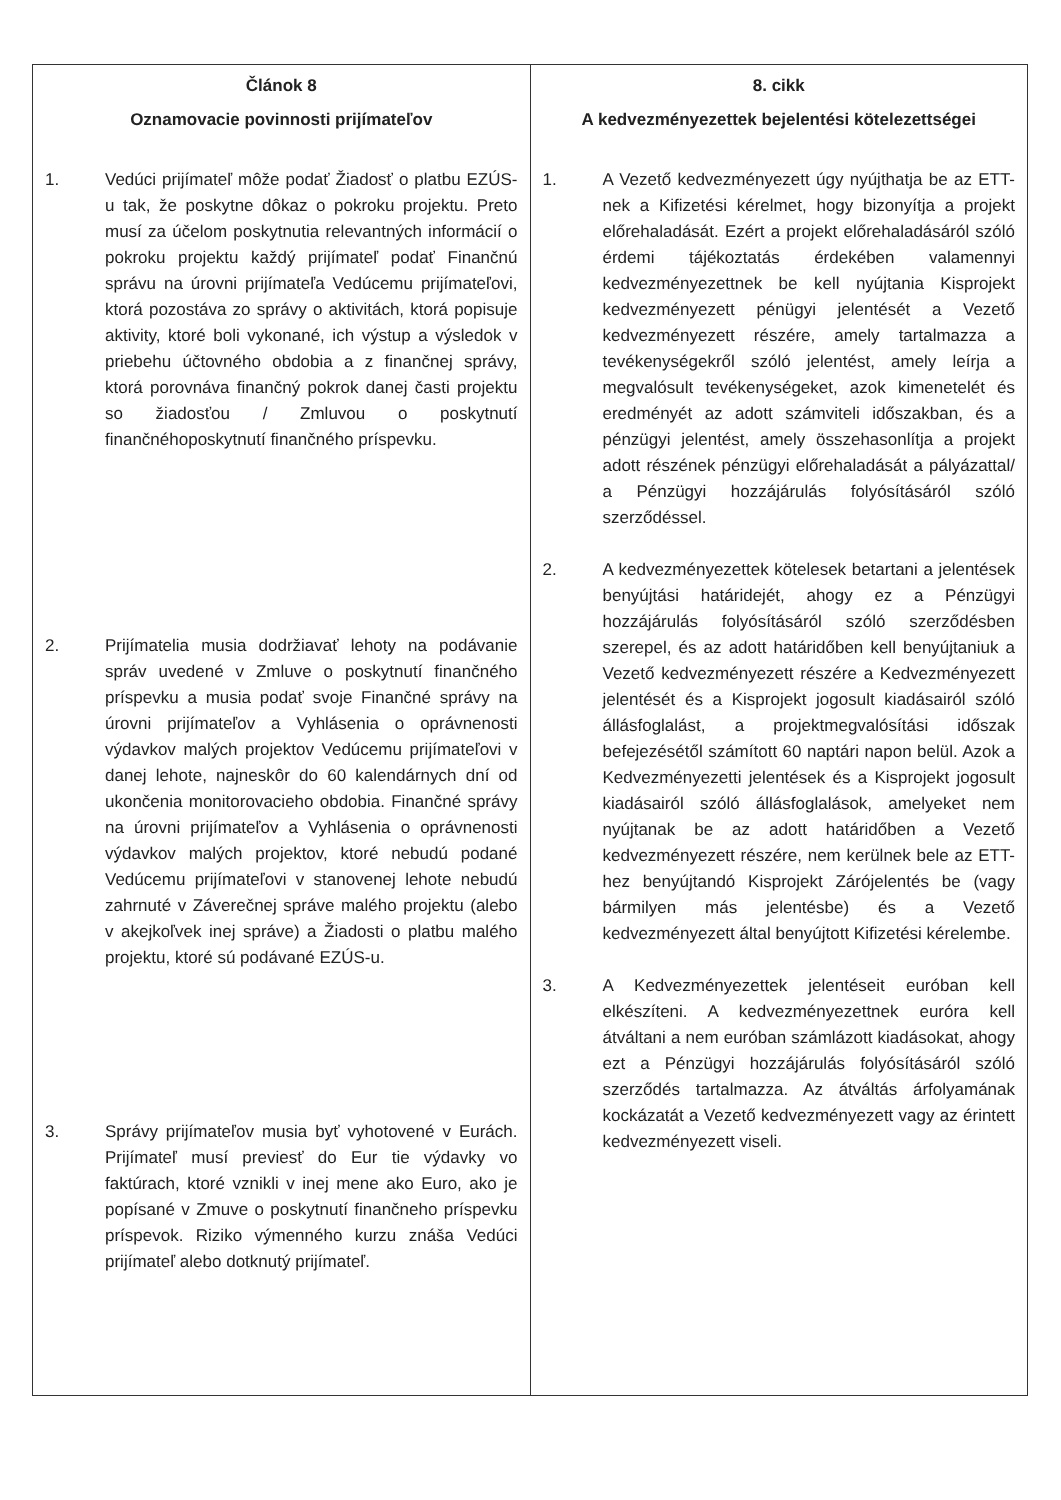| Článok 8 Oznamovacie povinnosti prijímateľov 1. Vedúci prijímateľ môže podať Žiadosť o platbu EZÚS-u tak, že poskytne dôkaz o pokroku projektu. Preto musí za účelom poskytnutia relevantných informácií o pokroku projektu každý prijímateľ podať Finančnú správu na úrovni prijímateľa Vedúcemu prijímateľovi, ktorá pozostáva zo správy o aktivitách, ktorá popisuje aktivity, ktoré boli vykonané, ich výstup a výsledok v priebehu účtovného obdobia a z finančnej správy, ktorá porovnáva finančný pokrok danej časti projektu so žiadosťou / Zmluvou o poskytnutí finančnéhoposkytnutí finančného príspevku. 2. Prijímatelia musia dodržiavať lehoty na podávanie správ uvedené v Zmluve o poskytnutí finančného príspevku a musia podať svoje Finančné správy na úrovni prijímateľov a Vyhlásenia o oprávnenosti výdavkov malých projektov Vedúcemu prijímateľovi v danej lehote, najneskôr do 60 kalendárnych dní od ukončenia monitorovacieho obdobia. Finančné správy na úrovni prijímateľov a Vyhlásenia o oprávnenosti výdavkov malých projektov, ktoré nebudú podané Vedúcemu prijímateľovi v stanovenej lehote nebudú zahrnuté v Záverečnej správe malého projektu (alebo v akejkoľvek inej správe) a Žiadosti o platbu malého projektu, ktoré sú podávané EZÚS-u. 3. Správy prijímateľov musia byť vyhotovené v Eurách. Prijímateľ musí previesť do Eur tie výdavky vo faktúrach, ktoré vznikli v inej mene ako Euro, ako je popísané v Zmuve o poskytnutí finančneho príspevku príspevok. Riziko výmenného kurzu znáša Vedúci prijímateľ alebo dotknutý prijímateľ. | 8. cikk A kedvezményezettek bejelentési kötelezettségei 1. A Vezető kedvezményezett úgy nyújthatja be az ETT-nek a Kifizetési kérelmet, hogy bizonyítja a projekt előrehaladását. Ezért a projekt előrehaladásáról szóló érdemi tájékoztatás érdekében valamennyi kedvezményezettnek be kell nyújtania Kisprojekt kedvezményezett pénügyi jelentését a Vezető kedvezményezett részére, amely tartalmazza a tevékenységekről szóló jelentést, amely leírja a megvalósult tevékenységeket, azok kimenetelét és eredményét az adott számviteli időszakban, és a pénzügyi jelentést, amely összehasonlítja a projekt adott részének pénzügyi előrehaladását a pályázattal/ a Pénzügyi hozzájárulás folyósításáról szóló szerződéssel. 2. A kedvezményezettek kötelesek betartani a jelentések benyújtási határidejét, ahogy ez a Pénzügyi hozzájárulás folyósításáról szóló szerződésben szerepel, és az adott határidőben kell benyújtaniuk a Vezető kedvezményezett részére a Kedvezményezett jelentését és a Kisprojekt jogosult kiadásairól szóló állásfoglalást, a projektmegvalósítási időszak befejezésétől számított 60 naptári napon belül. Azok a Kedvezményezetti jelentések és a Kisprojekt jogosult kiadásairól szóló állásfoglalások, amelyeket nem nyújtanak be az adott határidőben a Vezető kedvezményezett részére, nem kerülnek bele az ETT-hez benyújtandó Kisprojekt Zárójelentés be (vagy bármilyen más jelentésbe) és a Vezető kedvezményezett által benyújtott Kifizetési kérelembe. 3. A Kedvezményezettek jelentéseit euróban kell elkészíteni. A kedvezményezettnek euróra kell átváltani a nem euróban számlázott kiadásokat, ahogy ezt a Pénzügyi hozzájárulás folyósításáról szóló szerződés tartalmazza. Az átváltás árfolyamának kockázatát a Vezető kedvezményezett vagy az érintett kedvezményezett viseli. |